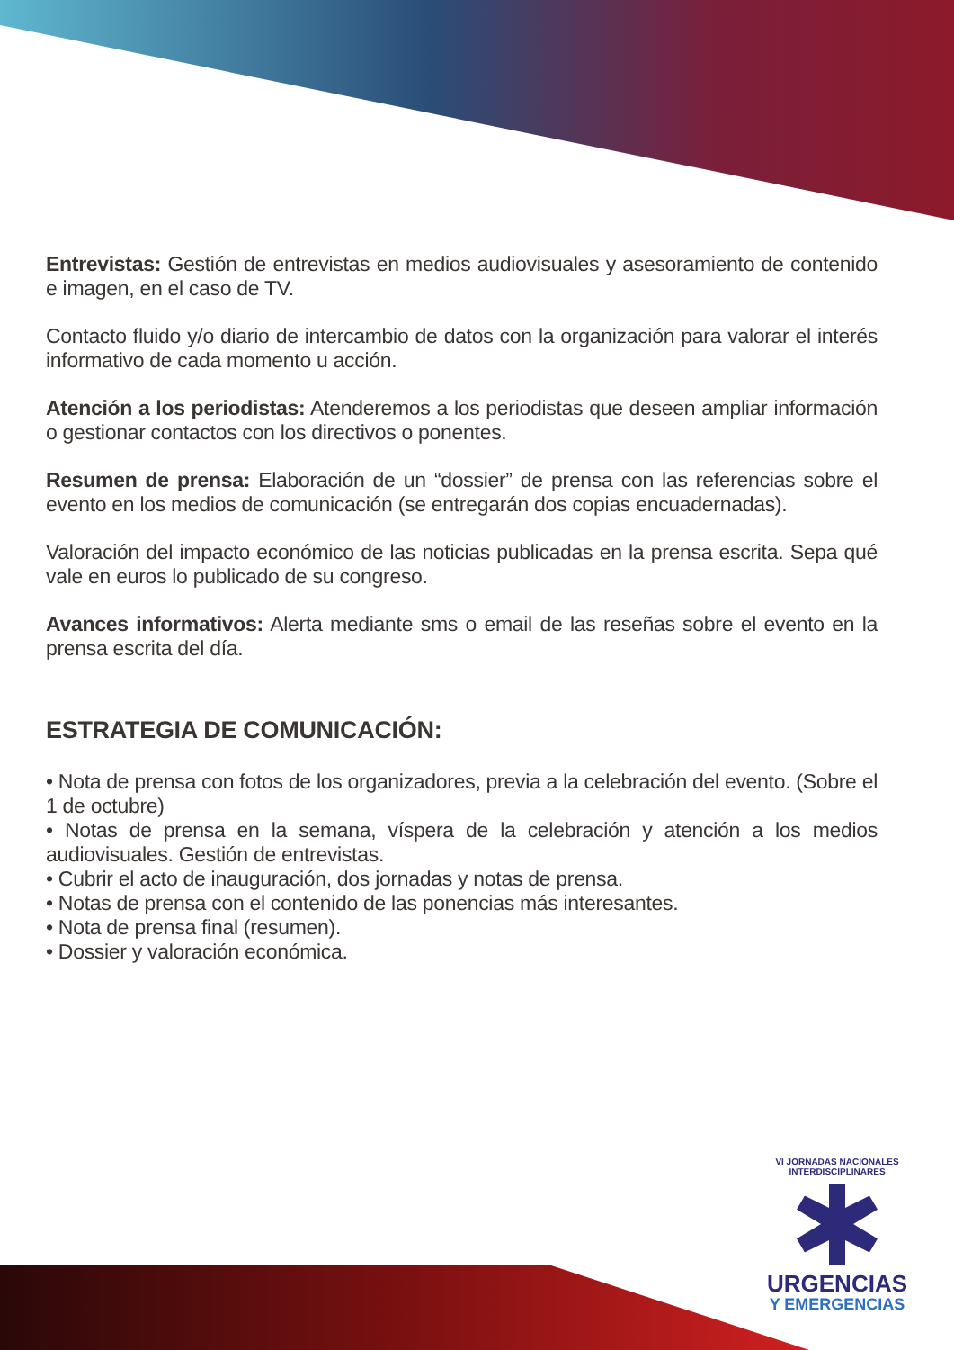Entrevistas: Gestión de entrevistas en medios audiovisuales y asesoramiento de contenido e imagen, en el caso de TV.
Contacto fluido y/o diario de intercambio de datos con la organización para valorar el interés informativo de cada momento u acción.
Atención a los periodistas: Atenderemos a los periodistas que deseen ampliar información o gestionar contactos con los directivos o ponentes.
Resumen de prensa: Elaboración de un “dossier” de prensa con las referencias sobre el evento en los medios de comunicación (se entregarán dos copias encuadernadas).
Valoración del impacto económico de las noticias publicadas en la prensa escrita. Sepa qué vale en euros lo publicado de su congreso.
Avances informativos: Alerta mediante sms o email de las reseñas sobre el evento en la prensa escrita del día.
ESTRATEGIA DE COMUNICACIÓN:
• Nota de prensa con fotos de los organizadores, previa a la celebración del evento. (Sobre el 1 de octubre)
• Notas de prensa en la semana, víspera de la celebración y atención a los medios audiovisuales. Gestión de entrevistas.
• Cubrir el acto de inauguración, dos jornadas y notas de prensa.
• Notas de prensa con el contenido de las ponencias más interesantes.
• Nota de prensa final (resumen).
• Dossier y valoración económica.
VI JORNADAS NACIONALES INTERDISCIPLINARES
URGENCIAS
Y EMERGENCIAS